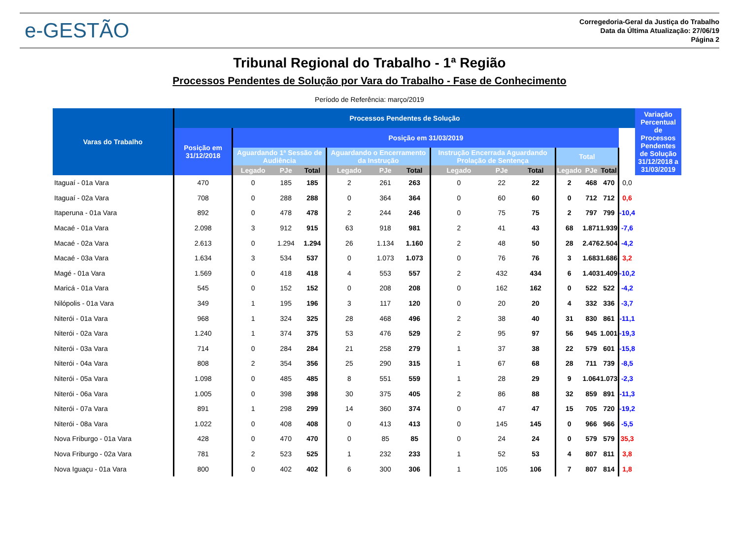e-GESTÃO
Corregedoria-Geral da Justiça do Trabalho
Data da Última Atualização: 27/06/19
Página 2
Tribunal Regional do Trabalho - 1ª Região
Processos Pendentes de Solução por Vara do Trabalho - Fase de Conhecimento
Período de Referência: março/2019
| Varas do Trabalho | Processos Pendentes de Solução | | | | | | | | | | | | | | Variação Percentual de Processos Pendentes de Solução 31/12/2018 a 31/03/2019 |
| --- | --- | --- | --- | --- | --- | --- | --- | --- | --- | --- | --- | --- | --- | --- | --- |
| | Posição em 31/12/2018 | Posição em 31/03/2019 | | | | | | | | | | | | | |
| | | Aguardando 1ª Sessão de Audiência | | | Aguardando o Encerramento da Instrução | | | Instrução Encerrada Aguardando Prolação de Sentença | | | Total | | | | |
| | | Legado | PJe | Total | Legado | PJe | Total | Legado | PJe | Total | Legado | PJe | Total | | |
| Itaguaí - 01a Vara | 470 | 0 | 185 | 185 | 2 | 261 | 263 | 0 | 22 | 22 | 2 | 468 | 470 | 0,0 | |
| Itaguaí - 02a Vara | 708 | 0 | 288 | 288 | 0 | 364 | 364 | 0 | 60 | 60 | 0 | 712 | 712 | 0,6 | |
| Itaperuna - 01a Vara | 892 | 0 | 478 | 478 | 2 | 244 | 246 | 0 | 75 | 75 | 2 | 797 | 799 | -10,4 | |
| Macaé - 01a Vara | 2.098 | 3 | 912 | 915 | 63 | 918 | 981 | 2 | 41 | 43 | 68 | 1.871 | 1.939 | -7,6 | |
| Macaé - 02a Vara | 2.613 | 0 | 1.294 | 1.294 | 26 | 1.134 | 1.160 | 2 | 48 | 50 | 28 | 2.476 | 2.504 | -4,2 | |
| Macaé - 03a Vara | 1.634 | 3 | 534 | 537 | 0 | 1.073 | 1.073 | 0 | 76 | 76 | 3 | 1.683 | 1.686 | 3,2 | |
| Magé - 01a Vara | 1.569 | 0 | 418 | 418 | 4 | 553 | 557 | 2 | 432 | 434 | 6 | 1.403 | 1.409 | -10,2 | |
| Maricá - 01a Vara | 545 | 0 | 152 | 152 | 0 | 208 | 208 | 0 | 162 | 162 | 0 | 522 | 522 | -4,2 | |
| Nilópolis - 01a Vara | 349 | 1 | 195 | 196 | 3 | 117 | 120 | 0 | 20 | 20 | 4 | 332 | 336 | -3,7 | |
| Niterói - 01a Vara | 968 | 1 | 324 | 325 | 28 | 468 | 496 | 2 | 38 | 40 | 31 | 830 | 861 | -11,1 | |
| Niterói - 02a Vara | 1.240 | 1 | 374 | 375 | 53 | 476 | 529 | 2 | 95 | 97 | 56 | 945 | 1.001 | -19,3 | |
| Niterói - 03a Vara | 714 | 0 | 284 | 284 | 21 | 258 | 279 | 1 | 37 | 38 | 22 | 579 | 601 | -15,8 | |
| Niterói - 04a Vara | 808 | 2 | 354 | 356 | 25 | 290 | 315 | 1 | 67 | 68 | 28 | 711 | 739 | -8,5 | |
| Niterói - 05a Vara | 1.098 | 0 | 485 | 485 | 8 | 551 | 559 | 1 | 28 | 29 | 9 | 1.064 | 1.073 | -2,3 | |
| Niterói - 06a Vara | 1.005 | 0 | 398 | 398 | 30 | 375 | 405 | 2 | 86 | 88 | 32 | 859 | 891 | -11,3 | |
| Niterói - 07a Vara | 891 | 1 | 298 | 299 | 14 | 360 | 374 | 0 | 47 | 47 | 15 | 705 | 720 | -19,2 | |
| Niterói - 08a Vara | 1.022 | 0 | 408 | 408 | 0 | 413 | 413 | 0 | 145 | 145 | 0 | 966 | 966 | -5,5 | |
| Nova Friburgo - 01a Vara | 428 | 0 | 470 | 470 | 0 | 85 | 85 | 0 | 24 | 24 | 0 | 579 | 579 | 35,3 | |
| Nova Friburgo - 02a Vara | 781 | 2 | 523 | 525 | 1 | 232 | 233 | 1 | 52 | 53 | 4 | 807 | 811 | 3,8 | |
| Nova Iguaçu - 01a Vara | 800 | 0 | 402 | 402 | 6 | 300 | 306 | 1 | 105 | 106 | 7 | 807 | 814 | 1,8 | |